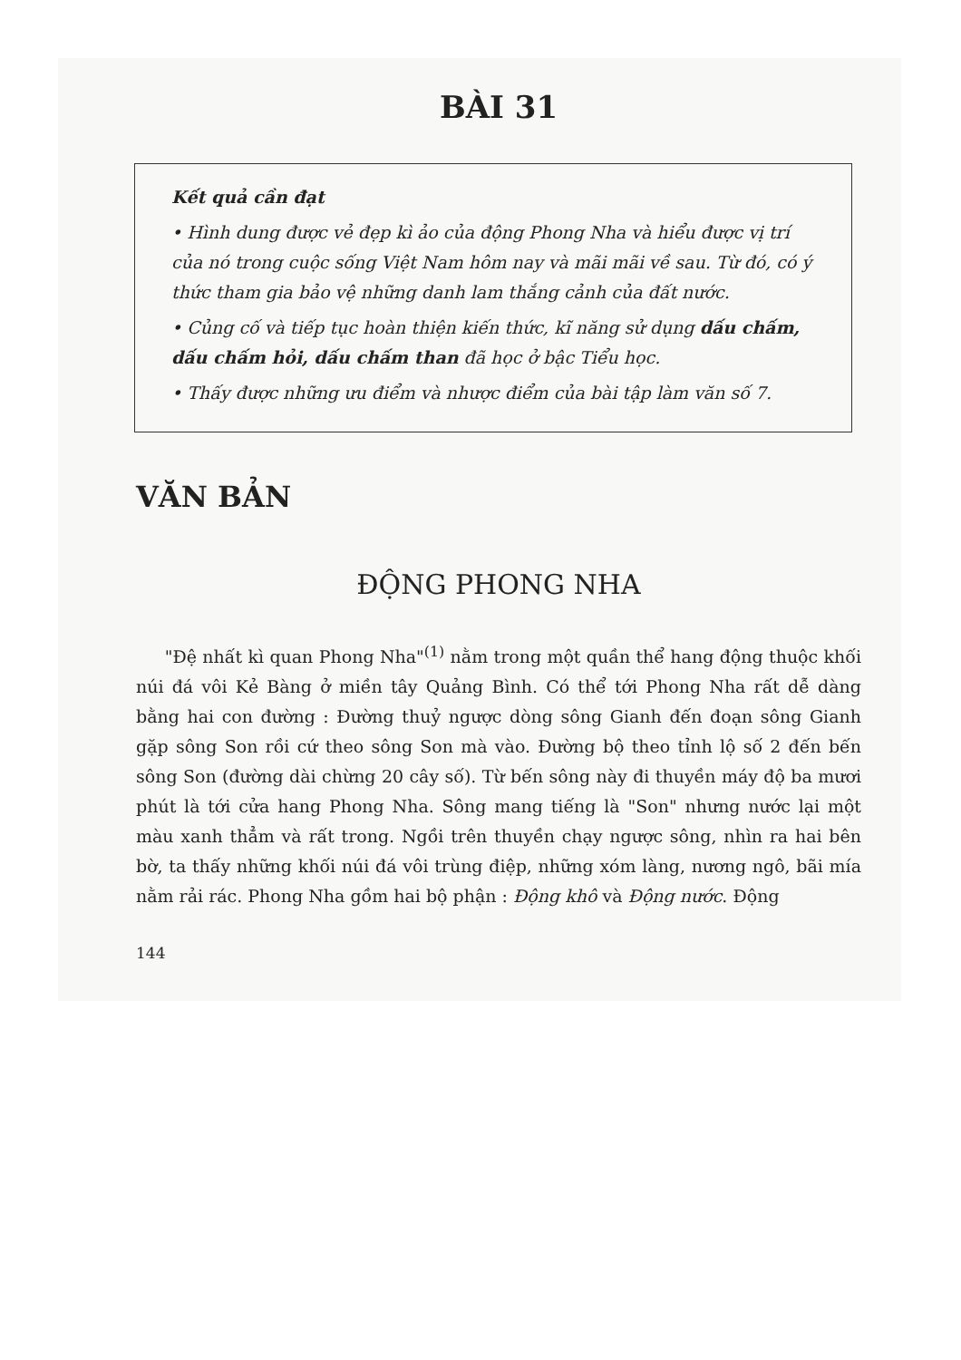BÀI 31
Kết quả cần đạt
• Hình dung được vẻ đẹp kì ảo của động Phong Nha và hiểu được vị trí của nó trong cuộc sống Việt Nam hôm nay và mãi mãi về sau. Từ đó, có ý thức tham gia bảo vệ những danh lam thắng cảnh của đất nước.
• Củng cố và tiếp tục hoàn thiện kiến thức, kĩ năng sử dụng dấu chấm, dấu chấm hỏi, dấu chấm than đã học ở bậc Tiểu học.
• Thấy được những ưu điểm và nhược điểm của bài tập làm văn số 7.
VĂN BẢN
ĐỘNG PHONG NHA
"Đệ nhất kì quan Phong Nha"<sup>(1)</sup> nằm trong một quần thể hang động thuộc khối núi đá vôi Kẻ Bàng ở miền tây Quảng Bình. Có thể tới Phong Nha rất dễ dàng bằng hai con đường : Đường thuỷ ngược dòng sông Gianh đến đoạn sông Gianh gặp sông Son rồi cứ theo sông Son mà vào. Đường bộ theo tỉnh lộ số 2 đến bến sông Son (đường dài chừng 20 cây số). Từ bến sông này đi thuyền máy độ ba mươi phút là tới cửa hang Phong Nha. Sông mang tiếng là "Son" nhưng nước lại một màu xanh thẳm và rất trong. Ngồi trên thuyền chạy ngược sông, nhìn ra hai bên bờ, ta thấy những khối núi đá vôi trùng điệp, những xóm làng, nương ngô, bãi mía nằm rải rác. Phong Nha gồm hai bộ phận : Động khô và Động nước. Động
144